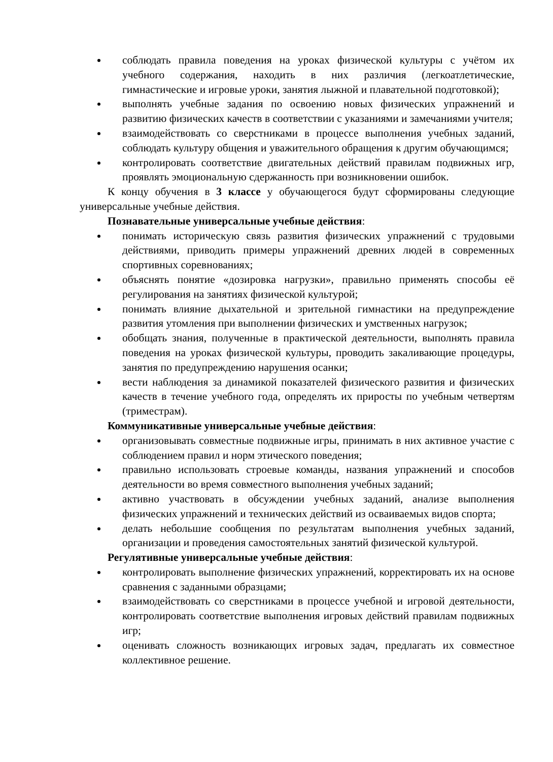соблюдать правила поведения на уроках физической культуры с учётом их учебного содержания, находить в них различия (легкоатлетические, гимнастические и игровые уроки, занятия лыжной и плавательной подготовкой);
выполнять учебные задания по освоению новых физических упражнений и развитию физических качеств в соответствии с указаниями и замечаниями учителя;
взаимодействовать со сверстниками в процессе выполнения учебных заданий, соблюдать культуру общения и уважительного обращения к другим обучающимся;
контролировать соответствие двигательных действий правилам подвижных игр, проявлять эмоциональную сдержанность при возникновении ошибок.
К концу обучения в 3 классе у обучающегося будут сформированы следующие универсальные учебные действия.
Познавательные универсальные учебные действия:
понимать историческую связь развития физических упражнений с трудовыми действиями, приводить примеры упражнений древних людей в современных спортивных соревнованиях;
объяснять понятие «дозировка нагрузки», правильно применять способы её регулирования на занятиях физической культурой;
понимать влияние дыхательной и зрительной гимнастики на предупреждение развития утомления при выполнении физических и умственных нагрузок;
обобщать знания, полученные в практической деятельности, выполнять правила поведения на уроках физической культуры, проводить закаливающие процедуры, занятия по предупреждению нарушения осанки;
вести наблюдения за динамикой показателей физического развития и физических качеств в течение учебного года, определять их приросты по учебным четвертям (триместрам).
Коммуникативные универсальные учебные действия:
организовывать совместные подвижные игры, принимать в них активное участие с соблюдением правил и норм этического поведения;
правильно использовать строевые команды, названия упражнений и способов деятельности во время совместного выполнения учебных заданий;
активно участвовать в обсуждении учебных заданий, анализе выполнения физических упражнений и технических действий из осваиваемых видов спорта;
делать небольшие сообщения по результатам выполнения учебных заданий, организации и проведения самостоятельных занятий физической культурой.
Регулятивные универсальные учебные действия:
контролировать выполнение физических упражнений, корректировать их на основе сравнения с заданными образцами;
взаимодействовать со сверстниками в процессе учебной и игровой деятельности, контролировать соответствие выполнения игровых действий правилам подвижных игр;
оценивать сложность возникающих игровых задач, предлагать их совместное коллективное решение.